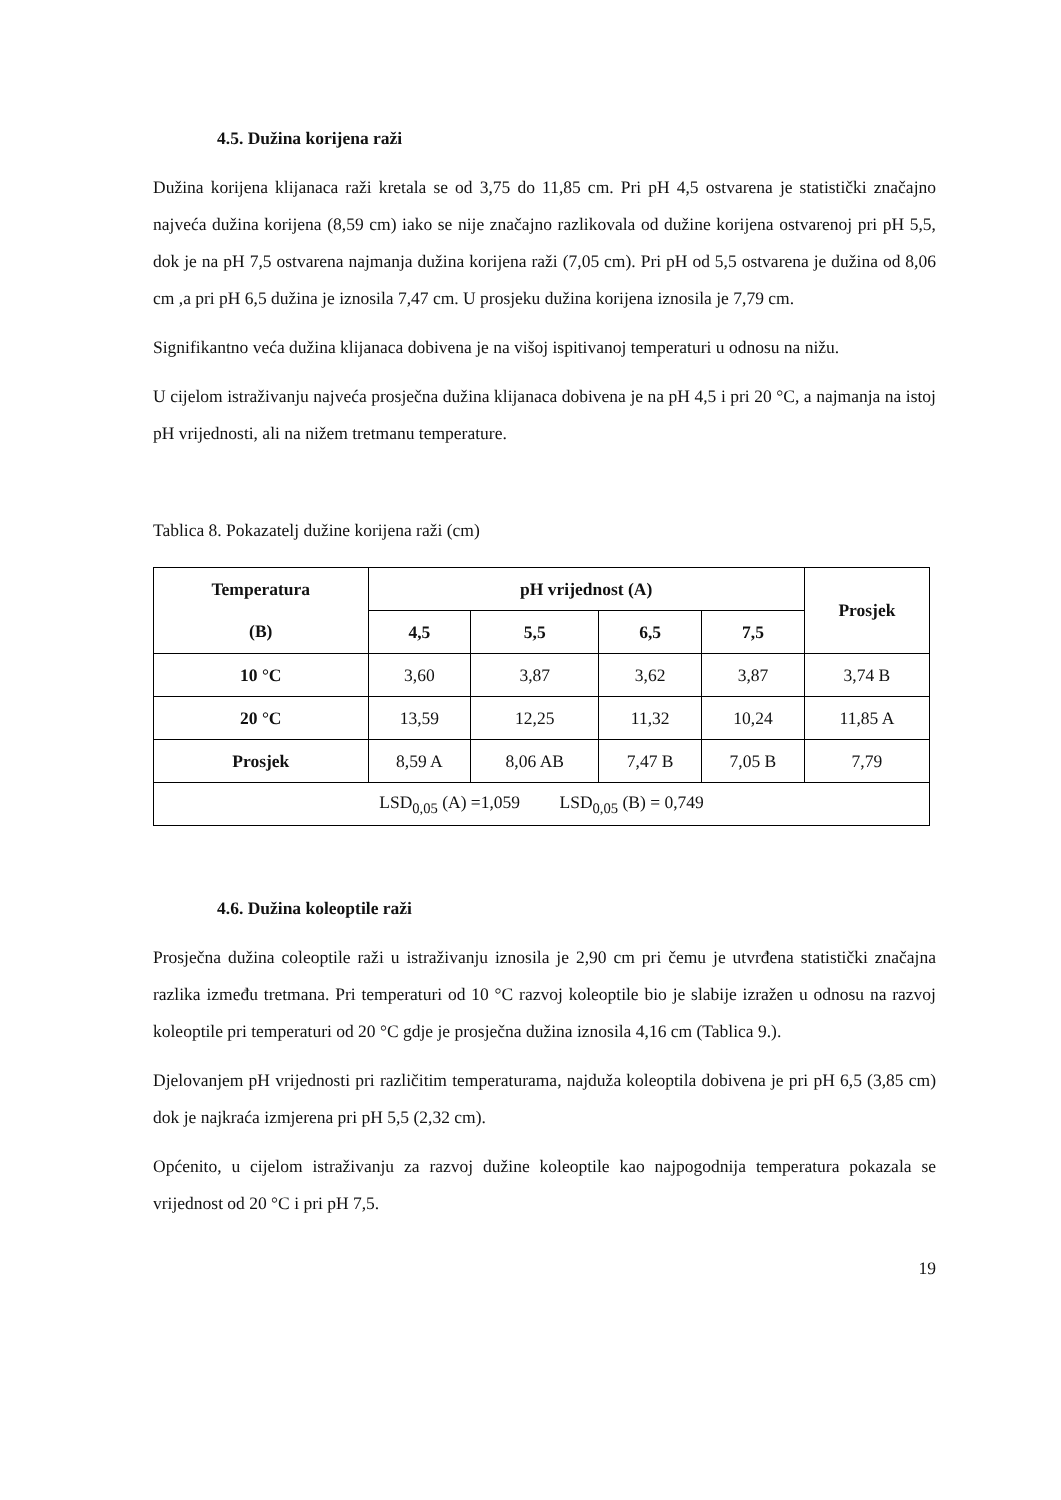4.5. Dužina korijena raži
Dužina korijena klijanaca raži kretala se od 3,75 do 11,85 cm. Pri pH 4,5 ostvarena je statistički značajno najveća dužina korijena (8,59 cm) iako se nije značajno razlikovala od dužine korijena ostvarenoj pri pH 5,5, dok je na pH 7,5 ostvarena najmanja dužina korijena raži (7,05 cm). Pri pH od 5,5 ostvarena je dužina od 8,06 cm ,a pri pH 6,5 dužina je iznosila 7,47 cm. U prosjeku dužina korijena iznosila je 7,79 cm.
Signifikantno veća dužina klijanaca dobivena je na višoj ispitivanoj temperaturi u odnosu na nižu.
U cijelom istraživanju najveća prosječna dužina klijanaca dobivena je na pH 4,5 i pri 20 °C, a najmanja na istoj pH vrijednosti, ali na nižem tretmanu temperature.
Tablica 8. Pokazatelj dužine korijena raži (cm)
| Temperatura (B) | pH vrijednost (A) | | | | Prosjek |
| --- | --- | --- | --- | --- | --- |
| | 4,5 | 5,5 | 6,5 | 7,5 | |
| 10 °C | 3,60 | 3,87 | 3,62 | 3,87 | 3,74 B |
| 20 °C | 13,59 | 12,25 | 11,32 | 10,24 | 11,85 A |
| Prosjek | 8,59 A | 8,06 AB | 7,47 B | 7,05 B | 7,79 |
| LSD<sub>0,05</sub> (A) =1,059 LSD<sub>0,05</sub> (B) = 0,749 | | | | | |
4.6. Dužina koleoptile raži
Prosječna dužina coleoptile raži u istraživanju iznosila je 2,90 cm pri čemu je utvrđena statistički značajna razlika između tretmana. Pri temperaturi od 10 °C razvoj koleoptile bio je slabije izražen u odnosu na razvoj koleoptile pri temperaturi od 20 °C gdje je prosječna dužina iznosila 4,16 cm (Tablica 9.).
Djelovanjem pH vrijednosti pri različitim temperaturama, najduža koleoptila dobivena je pri pH 6,5 (3,85 cm) dok je najkraća izmjerena pri pH 5,5 (2,32 cm).
Općenito, u cijelom istraživanju za razvoj dužine koleoptile kao najpogodnija temperatura pokazala se vrijednost od 20 °C i pri pH 7,5.
19